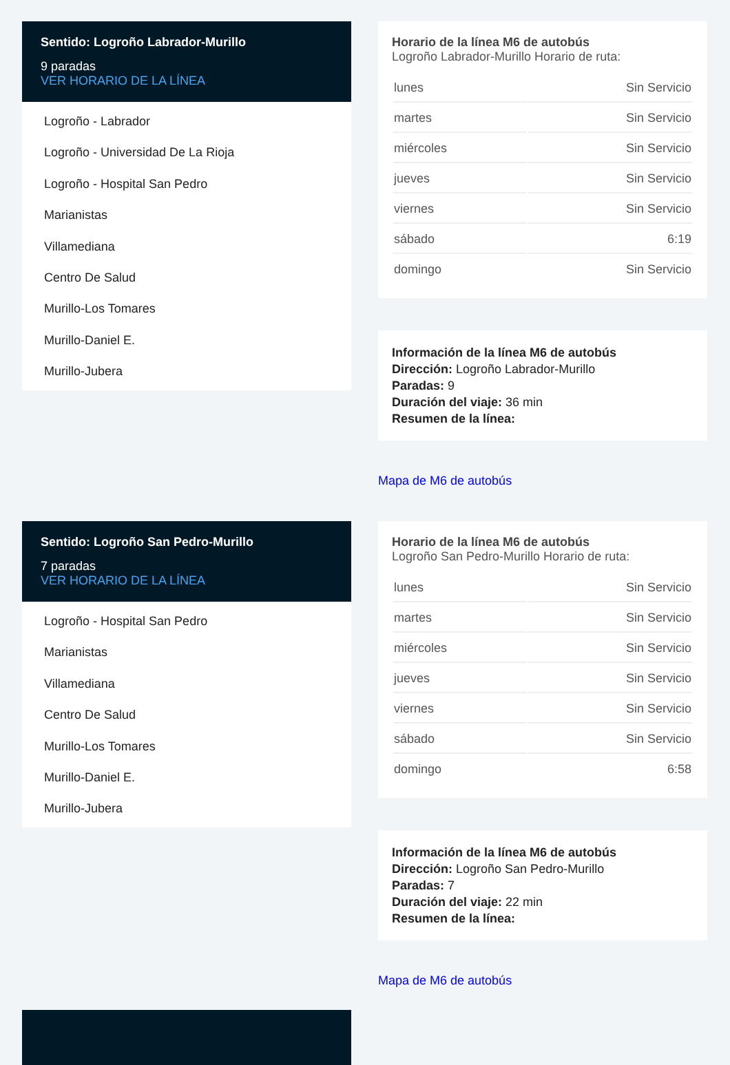Sentido: Logroño Labrador-Murillo
9 paradas
VER HORARIO DE LA LÍNEA
Logroño - Labrador
Logroño - Universidad De La Rioja
Logroño - Hospital San Pedro
Marianistas
Villamediana
Centro De Salud
Murillo-Los Tomares
Murillo-Daniel E.
Murillo-Jubera
Horario de la línea M6 de autobús
Logroño Labrador-Murillo Horario de ruta:
| lunes | Sin Servicio |
| martes | Sin Servicio |
| miércoles | Sin Servicio |
| jueves | Sin Servicio |
| viernes | Sin Servicio |
| sábado | 6:19 |
| domingo | Sin Servicio |
Información de la línea M6 de autobús
Dirección: Logroño Labrador-Murillo
Paradas: 9
Duración del viaje: 36 min
Resumen de la línea:
Mapa de M6 de autobús
Sentido: Logroño San Pedro-Murillo
7 paradas
VER HORARIO DE LA LÍNEA
Logroño - Hospital San Pedro
Marianistas
Villamediana
Centro De Salud
Murillo-Los Tomares
Murillo-Daniel E.
Murillo-Jubera
Horario de la línea M6 de autobús
Logroño San Pedro-Murillo Horario de ruta:
| lunes | Sin Servicio |
| martes | Sin Servicio |
| miércoles | Sin Servicio |
| jueves | Sin Servicio |
| viernes | Sin Servicio |
| sábado | Sin Servicio |
| domingo | 6:58 |
Información de la línea M6 de autobús
Dirección: Logroño San Pedro-Murillo
Paradas: 7
Duración del viaje: 22 min
Resumen de la línea:
Mapa de M6 de autobús